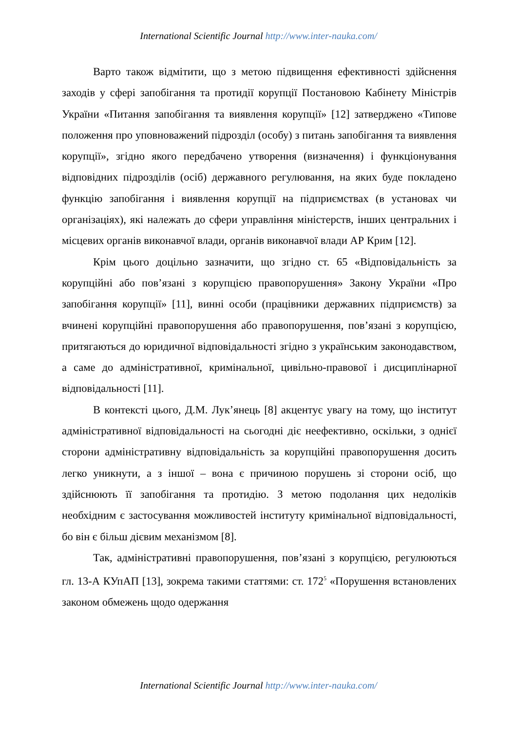International Scientific Journal http://www.inter-nauka.com/
Варто також відмітити, що з метою підвищення ефективності здійснення заходів у сфері запобігання та протидії корупції Постановою Кабінету Міністрів України «Питання запобігання та виявлення корупції» [12] затверджено «Типове положення про уповноважений підрозділ (особу) з питань запобігання та виявлення корупції», згідно якого передбачено утворення (визначення) і функціонування відповідних підрозділів (осіб) державного регулювання, на яких буде покладено функцію запобігання і виявлення корупції на підприємствах (в установах чи організаціях), які належать до сфери управління міністерств, інших центральних і місцевих органів виконавчої влади, органів виконавчої влади АР Крим [12].
Крім цього доцільно зазначити, що згідно ст. 65 «Відповідальність за корупційні або пов’язані з корупцією правопорушення» Закону України «Про запобігання корупції» [11], винні особи (працівники державних підприємств) за вчинені корупційні правопорушення або правопорушення, пов’язані з корупцією, притягаються до юридичної відповідальності згідно з українським законодавством, а саме до адміністративної, кримінальної, цивільно-правової і дисциплінарної відповідальності [11].
В контексті цього, Д.М. Лук’янець [8] акцентує увагу на тому, що інститут адміністративної відповідальності на сьогодні діє неефективно, оскільки, з однієї сторони адміністративну відповідальність за корупційні правопорушення досить легко уникнути, а з іншої – вона є причиною порушень зі сторони осіб, що здійснюють її запобігання та протидію. З метою подолання цих недоліків необхідним є застосування можливостей інституту кримінальної відповідальності, бо він є більш дієвим механізмом [8].
Так, адміністративні правопорушення, пов’язані з корупцією, регулюються гл. 13-А КУпАП [13], зокрема такими статтями: ст. 172<sup>5</sup> «Порушення встановлених законом обмежень щодо одержання
International Scientific Journal http://www.inter-nauka.com/